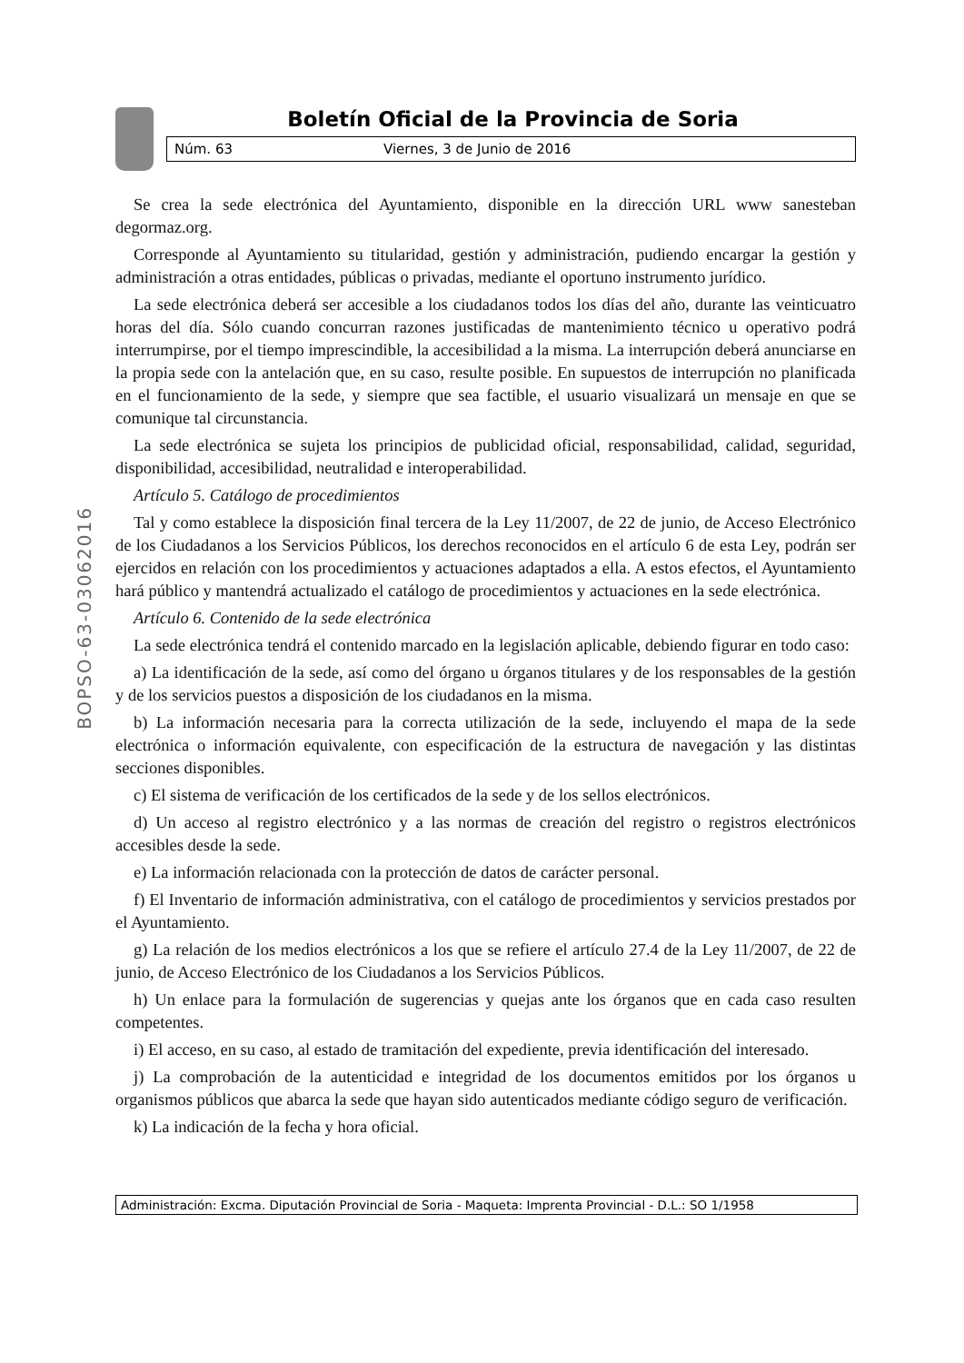Boletín Oficial de la Provincia de Soria
Núm. 63 Viernes, 3 de Junio de 2016
BOPSO-63-03062016
Se crea la sede electrónica del Ayuntamiento, disponible en la dirección URL www sanesteban degormaz.org.
Corresponde al Ayuntamiento su titularidad, gestión y administración, pudiendo encargar la gestión y administración a otras entidades, públicas o privadas, mediante el oportuno instrumento jurídico.
La sede electrónica deberá ser accesible a los ciudadanos todos los días del año, durante las veinticuatro horas del día. Sólo cuando concurran razones justificadas de mantenimiento técnico u operativo podrá interrumpirse, por el tiempo imprescindible, la accesibilidad a la misma. La interrupción deberá anunciarse en la propia sede con la antelación que, en su caso, resulte posible. En supuestos de interrupción no planificada en el funcionamiento de la sede, y siempre que sea factible, el usuario visualizará un mensaje en que se comunique tal circunstancia.
La sede electrónica se sujeta los principios de publicidad oficial, responsabilidad, calidad, seguridad, disponibilidad, accesibilidad, neutralidad e interoperabilidad.
Artículo 5. Catálogo de procedimientos
Tal y como establece la disposición final tercera de la Ley 11/2007, de 22 de junio, de Acceso Electrónico de los Ciudadanos a los Servicios Públicos, los derechos reconocidos en el artículo 6 de esta Ley, podrán ser ejercidos en relación con los procedimientos y actuaciones adaptados a ella. A estos efectos, el Ayuntamiento hará público y mantendrá actualizado el catálogo de procedimientos y actuaciones en la sede electrónica.
Artículo 6. Contenido de la sede electrónica
La sede electrónica tendrá el contenido marcado en la legislación aplicable, debiendo figurar en todo caso:
a) La identificación de la sede, así como del órgano u órganos titulares y de los responsables de la gestión y de los servicios puestos a disposición de los ciudadanos en la misma.
b) La información necesaria para la correcta utilización de la sede, incluyendo el mapa de la sede electrónica o información equivalente, con especificación de la estructura de navegación y las distintas secciones disponibles.
c) El sistema de verificación de los certificados de la sede y de los sellos electrónicos.
d) Un acceso al registro electrónico y a las normas de creación del registro o registros electrónicos accesibles desde la sede.
e) La información relacionada con la protección de datos de carácter personal.
f) El Inventario de información administrativa, con el catálogo de procedimientos y servicios prestados por el Ayuntamiento.
g) La relación de los medios electrónicos a los que se refiere el artículo 27.4 de la Ley 11/2007, de 22 de junio, de Acceso Electrónico de los Ciudadanos a los Servicios Públicos.
h) Un enlace para la formulación de sugerencias y quejas ante los órganos que en cada caso resulten competentes.
i) El acceso, en su caso, al estado de tramitación del expediente, previa identificación del interesado.
j) La comprobación de la autenticidad e integridad de los documentos emitidos por los órganos u organismos públicos que abarca la sede que hayan sido autenticados mediante código seguro de verificación.
k) La indicación de la fecha y hora oficial.
Administración: Excma. Diputación Provincial de Soria - Maqueta: Imprenta Provincial - D.L.: SO 1/1958